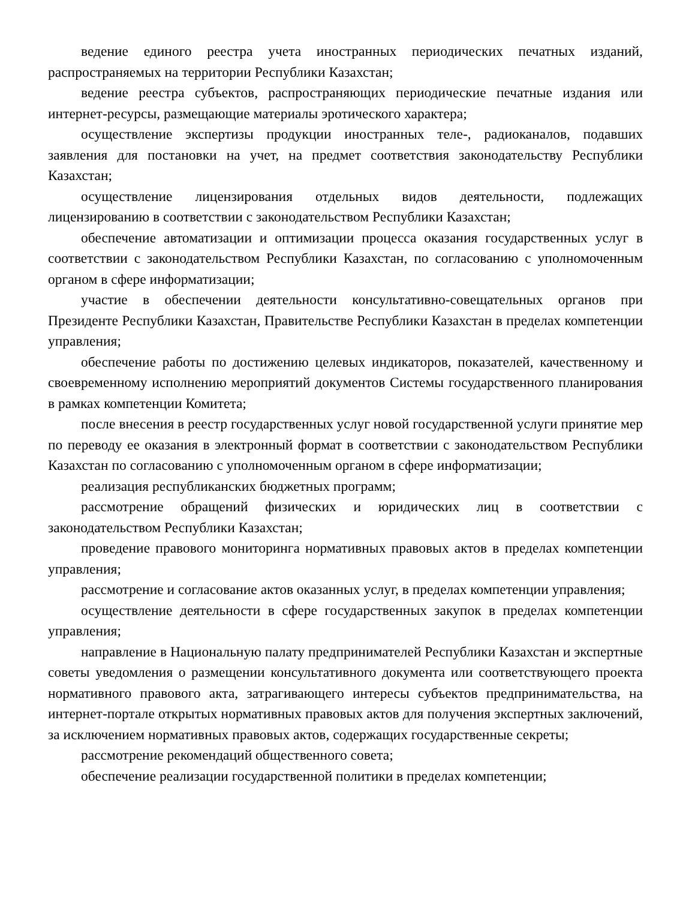ведение единого реестра учета иностранных периодических печатных изданий, распространяемых на территории Республики Казахстан;
ведение реестра субъектов, распространяющих периодические печатные издания или интернет-ресурсы, размещающие материалы эротического характера;
осуществление экспертизы продукции иностранных теле-, радиоканалов, подавших заявления для постановки на учет, на предмет соответствия законодательству Республики Казахстан;
осуществление лицензирования отдельных видов деятельности, подлежащих лицензированию в соответствии с законодательством Республики Казахстан;
обеспечение автоматизации и оптимизации процесса оказания государственных услуг в соответствии с законодательством Республики Казахстан, по согласованию с уполномоченным органом в сфере информатизации;
участие в обеспечении деятельности консультативно-совещательных органов при Президенте Республики Казахстан, Правительстве Республики Казахстан в пределах компетенции управления;
обеспечение работы по достижению целевых индикаторов, показателей, качественному и своевременному исполнению мероприятий документов Системы государственного планирования в рамках компетенции Комитета;
после внесения в реестр государственных услуг новой государственной услуги принятие мер по переводу ее оказания в электронный формат в соответствии с законодательством Республики Казахстан по согласованию с уполномоченным органом в сфере информатизации;
реализация республиканских бюджетных программ;
рассмотрение обращений физических и юридических лиц в соответствии с законодательством Республики Казахстан;
проведение правового мониторинга нормативных правовых актов в пределах компетенции управления;
рассмотрение и согласование актов оказанных услуг, в пределах компетенции управления;
осуществление деятельности в сфере государственных закупок в пределах компетенции управления;
направление в Национальную палату предпринимателей Республики Казахстан и экспертные советы уведомления о размещении консультативного документа или соответствующего проекта нормативного правового акта, затрагивающего интересы субъектов предпринимательства, на интернет-портале открытых нормативных правовых актов для получения экспертных заключений, за исключением нормативных правовых актов, содержащих государственные секреты;
рассмотрение рекомендаций общественного совета;
обеспечение реализации государственной политики в пределах компетенции;